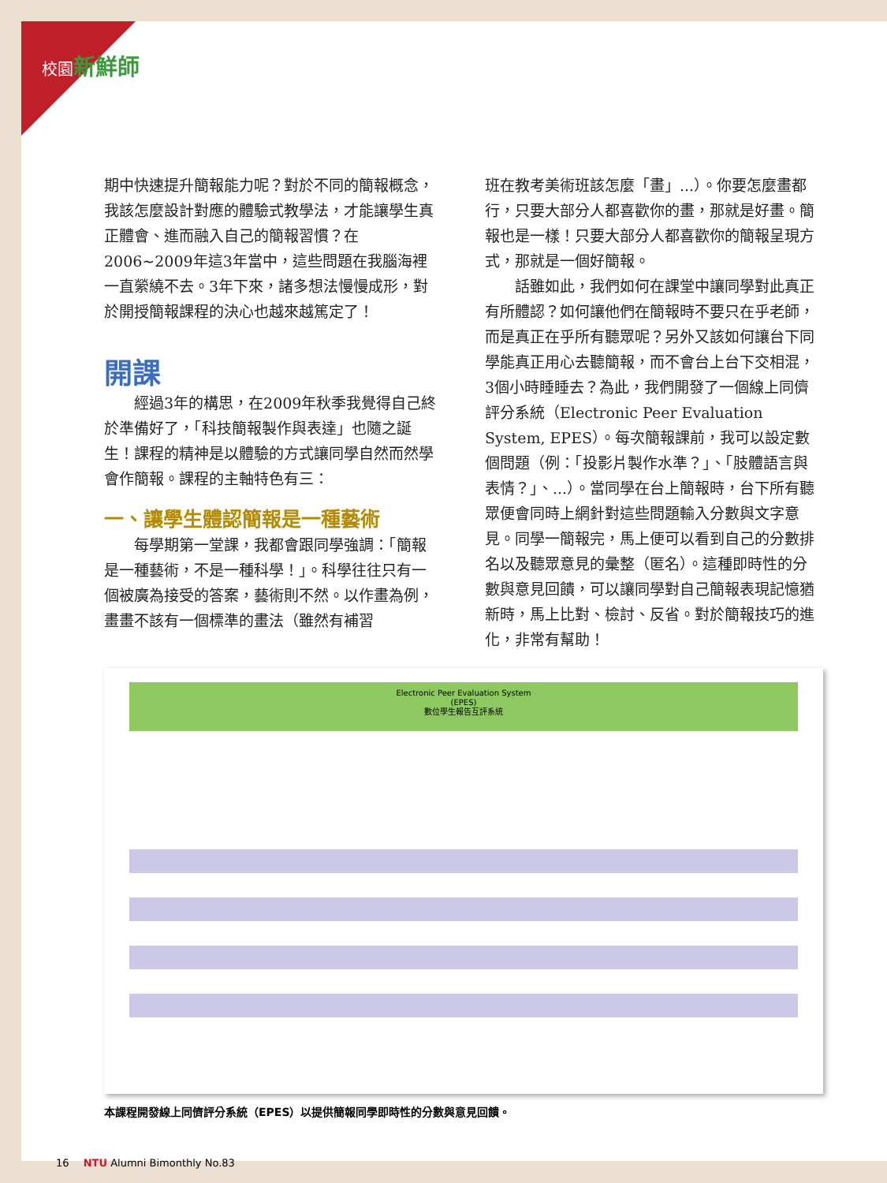校園新鮮師
期中快速提升簡報能力呢？對於不同的簡報概念，我該怎麼設計對應的體驗式教學法，才能讓學生真正體會、進而融入自己的簡報習慣？在2006~2009年這3年當中，這些問題在我腦海裡一直縈繞不去。3年下來，諸多想法慢慢成形，對於開授簡報課程的決心也越來越篤定了！
開課
經過3年的構思，在2009年秋季我覺得自己終於準備好了，「科技簡報製作與表達」也隨之誕生！課程的精神是以體驗的方式讓同學自然而然學會作簡報。課程的主軸特色有三：
一、讓學生體認簡報是一種藝術
每學期第一堂課，我都會跟同學強調：「簡報是一種藝術，不是一種科學！」。科學往往只有一個被廣為接受的答案，藝術則不然。以作畫為例，畫畫不該有一個標準的畫法（雖然有補習
班在教考美術班該怎麼「畫」...）。你要怎麼畫都行，只要大部分人都喜歡你的畫，那就是好畫。簡報也是一樣！只要大部分人都喜歡你的簡報呈現方式，那就是一個好簡報。
話雖如此，我們如何在課堂中讓同學對此真正有所體認？如何讓他們在簡報時不要只在乎老師，而是真正在乎所有聽眾呢？另外又該如何讓台下同學能真正用心去聽簡報，而不會台上台下交相混，3個小時睡睡去？為此，我們開發了一個線上同儕評分系統（Electronic Peer Evaluation System, EPES）。每次簡報課前，我可以設定數個問題（例：「投影片製作水準？」、「肢體語言與表情？」、...）。當同學在台上簡報時，台下所有聽眾便會同時上網針對這些問題輸入分數與文字意見。同學一簡報完，馬上便可以看到自己的分數排名以及聽眾意見的彙整（匿名）。這種即時性的分數與意見回饋，可以讓同學對自己簡報表現記憶猶新時，馬上比對、檢討、反省。對於簡報技巧的進化，非常有幫助！
Electronic Peer Evaluation System
(EPES)
數位學生報告互評系統
本課程開發線上同儕評分系統（EPES）以提供簡報同學即時性的分數與意見回饋。
16 NTU Alumni Bimonthly No.83